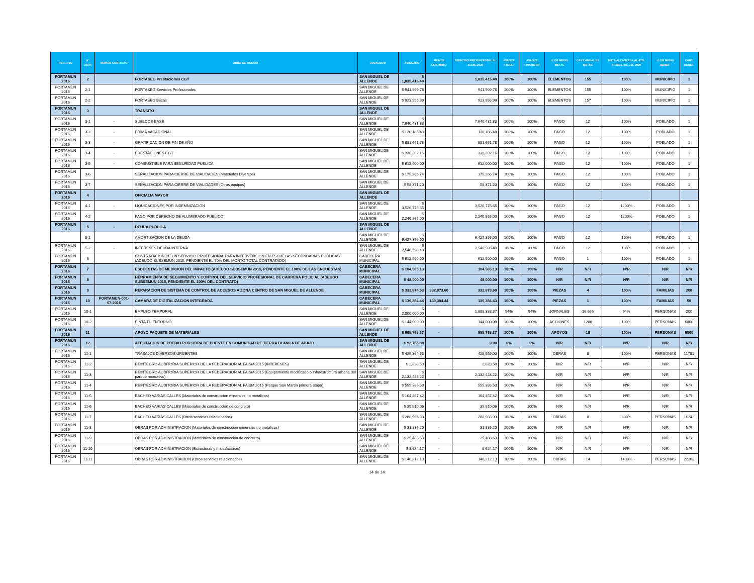| RECURSO | N° OBRA | NUM DE CONTRATO | OBRA Y/O ACCION | LOCALIDAD | ASIGNADO | MONTO CONTRATO | EJERCIDO PRESUPUESTAL AL 31.DIC.2020 | AVANCE FISICO | AVANCE FINANCIER | U. DE MEDIO METAS | CANT. ANUAL DE METAS | META ALCANZADA AL 4TO. TRIMESTRE DEL 2020 | U. DE MEDIO BENEF. | CANT. BENEF. |
| --- | --- | --- | --- | --- | --- | --- | --- | --- | --- | --- | --- | --- | --- | --- |
| FORTAMUN 2016 | 2 | | FORTASEG Prestaciones CGT | SAN MIGUEL DE ALLENDE | $ 1,835,415.40 | | 1,835,415.40 | 100% | 100% | ELEMENTOS | 155 | 100% | MUNICIPIO | 1 |
| FORTAMUN 2016 | 2-1 | | FORTASEG Servicios Profesionales | SAN MIGUEL DE ALLENDE | $ 941,999.76 | | 941,999.76 | 100% | 100% | ELEMENTOS | 155 | 100% | MUNICIPIO | 1 |
| FORTAMUN 2016 | 2-2 | | FORTASEG Becas | SAN MIGUEL DE ALLENDE | $ 923,955.99 | | 923,955.99 | 100% | 100% | ELEMENTOS | 157 | 100% | MUNICIPIO | 1 |
| FORTAMUN 2016 | 3 | | TRANSITO | SAN MIGUEL DE ALLENDE | | | | | | | | | | |
| FORTAMUN 2016 | 3-1 | - | SUELDOS BASE | SAN MIGUEL DE ALLENDE | $ 7,640,431.83 | | 7,640,431.83 | 100% | 100% | PAGO | 12 | 100% | POBLADO | 1 |
| FORTAMUN 2016 | 3-2 | - | PRIMA VACACIONAL | SAN MIGUEL DE ALLENDE | $ 130,186.48 | | 130,186.48 | 100% | 100% | PAGO | 12 | 100% | POBLADO | 1 |
| FORTAMUN 2016 | 3-3 | - | GRATIFICACION DE FIN DE AÑO | SAN MIGUEL DE ALLENDE | $ 881,661.78 | | 881,661.78 | 100% | 100% | PAGO | 12 | 100% | POBLADO | 1 |
| FORTAMUN 2016 | 3-4 | - | PRESTACIONES CGT | SAN MIGUEL DE ALLENDE | $ 338,202.16 | | 338,202.16 | 100% | 100% | PAGO | 12 | 100% | POBLADO | 1 |
| FORTAMUN 2016 | 3-5 | - | COMBUSTIBLE PARA SEGURIDAD PUBLICA | SAN MIGUEL DE ALLENDE | $ 612,000.00 | | 612,000.00 | 100% | 100% | PAGO | 12 | 100% | POBLADO | 1 |
| FORTAMUN 2016 | 3-6 | | SEÑALIZACION PARA CIERRE DE VIALIDADES (Materiales Diversos) | SAN MIGUEL DE ALLENDE | $ 175,266.74 | | 175,266.74 | 100% | 100% | PAGO | 12 | 100% | POBLADO | 1 |
| FORTAMUN 2016 | 3-7 | | SEÑALIZACION PARA CIERRE DE VIALIDADES (Otros equipos) | SAN MIGUEL DE ALLENDE | $ 58,371.20 | | 58,371.20 | 100% | 100% | PAGO | 12 | 100% | POBLADO | 1 |
| FORTAMUN 2016 | 4 | | OFICIALIA MAYOR | SAN MIGUEL DE ALLENDE | | | | | | | | | | |
| FORTAMUN 2016 | 4-1 | - | LIQUIDACIONES POR INDEMNIZACION | SAN MIGUEL DE ALLENDE | $ 3,526,776.65 | | 3,526,776.65 | 100% | 100% | PAGO | 12 | 1200% | POBLADO | 1 |
| FORTAMUN 2016 | 4-2 | | PAGO POR DERECHO DE ALUMBRADO PUBLICO | SAN MIGUEL DE ALLENDE | $ 2,240,865.00 | | 2,240,865.00 | 100% | 100% | PAGO | 12 | 1200% | POBLADO | 1 |
| FORTAMUN 2016 | 5 | - | DEUDA PUBLICA | SAN MIGUEL DE ALLENDE | | | | | | | | | | |
| | 5-1 | | AMORTIZACION DE LA DEUDA | SAN MIGUEL DE ALLENDE | $ 6,427,356.00 | | 6,427,356.00 | 100% | 100% | PAGO | 12 | 100% | POBLADO | 1 |
| FORTAMUN 2016 | 5-2 | - | INTERESES DEUDA INTERNA | SAN MIGUEL DE ALLENDE | $ 2,546,598.40 | | 2,546,598.40 | 100% | 100% | PAGO | 12 | 100% | POBLADO | 1 |
| FORTAMUN 2016 | 6 | | CONTRATACION DE UN SERVICIO PROFESIONAL PARA INTERVENCION EN ESCUELAS SECUNDARIAS PUBLICAS (ADEUDO SUBSEMUN 2015, PENDIENTE EL 70% DEL MONTO TOTAL CONTRATADO) | CABECERA MUNICIPAL | $ 612,500.00 | | 612,500.00 | 100% | 100% | PAGO | 1 | 100% | POBLADO | 1 |
| FORTAMUN 2016 | 7 | | ESCUESTAS DE MEDICION DEL IMPACTO (ADEUDO SUBSEMUN 2015, PENDIENTE EL 100% DE LAS ENCUESTAS) | CABECERA MUNICIPAL | $ 104,565.13 | | 104,565.13 | 100% | 100% | N/R | N/R | N/R | N/R | N/R |
| FORTAMUN 2016 | 8 | | HERRAMIENTA DE SEGUIMIENTO Y CONTROL DEL SERVICIO PROFESIONAL DE CARRERA POLICIAL (ADEUDO SUBSEMUN 2015, PENDIENTE EL 100% DEL CONTRATO) | CABECERA MUNICIPAL | $ 48,000.00 | | 48,000.00 | 100% | 100% | N/R | N/R | N/R | N/R | N/R |
| FORTAMUN 2016 | 9 | | REPARACION DE SISTEMA DE CONTROL DE ACCESOS A ZONA CENTRO DE SAN MIGUEL DE ALLENDE | CABECERA MUNICIPAL | $ 332,874.53 | 332,873.60 | 332,873.60 | 100% | 100% | PIEZAS | 4 | 100% | FAMILIAS | 200 |
| FORTAMUN 2016 | 10 | FORTAMUN-001-07-2016 | CAMARA DE DIGITALIZACION INTEGRADA | CABECERA MUNICIPAL | $ 139,384.44 | 139,384.44 | 139,384.43 | 100% | 100% | PIEZAS | 1 | 100% | FAMILIAS | 50 |
| FORTAMUN 2016 | 10-1 | | EMPLEO TEMPORAL | SAN MIGUEL DE ALLENDE | $ 2,000,000.00 | - | 1,888,388.37 | 94% | 94% | JORNALES | 16,666 | 94% | PERSONAS | 200 |
| FORTAMUN 2016 | 10-2 | | PINTA TU ENTORNO | SAN MIGUEL DE ALLENDE | $ 144,000.00 | - | 144,000.00 | 100% | 100% | ACCIONES | 1200 | 100% | PERSONAS | 6000 |
| FORTAMUN 2016 | 11 | | APOYO PAQUETE DE MATERIALES | SAN MIGUEL DE ALLENDE | $ 995,765.37 | - | 995,765.37 | 100% | 100% | APOYOS | 18 | 100% | PERSONAS | 6000 |
| FORTAMUN 2016 | 12 | | AFECTACION DE PREDIO POR OBRA DE PUENTE EN COMUNIDAD DE TIERRA BLANCA DE ABAJO | SAN MIGUEL DE ALLENDE | $ 92,755.88 | | 0.00 | 0% | 0% | N/R | N/R | N/R | N/R | N/R |
| FORTAMUN 2016 | 11-1 | | TRABAJOS DIVERSOS URGENTES | SAN MIGUEL DE ALLENDE | $ 429,364.65 | - | 428,959.00 | 100% | 100% | OBRAS | 8 | 100% | PERSONAS | 11781 |
| FORTAMUN 2016 | 11-2 | | REINTEGRO AUDITORIA SUPERIOR DE LA FEDERACION AL FAISM 2015 (INTERESES) | SAN MIGUEL DE ALLENDE | $ 2,828.50 | - | 2,828.50 | 100% | 100% | N/R | N/R | N/R | N/R | N/R |
| FORTAMUN 2016 | 11-3 | | REINTEGRO AUDITORIA SUPERIOR DE LA FEDERACION AL FAISM 2015 (Equipamiento modificado o Infraestructura urbana del parque recreativo) | SAN MIGUEL DE ALLENDE | $ 2,132,428.22 | - | 2,132,428.22 | 100% | 100% | N/R | N/R | N/R | N/R | N/R |
| FORTAMUN 2016 | 11-4 | | REINTEGRO AUDITORIA SUPERIOR DE LA FEDERACION AL FAISM 2015 (Parque San Martín primera etapa) | SAN MIGUEL DE ALLENDE | $ 555,386.53 | - | 555,386.53 | 100% | 100% | N/R | N/R | N/R | N/R | N/R |
| FORTAMUN 2016 | 11-5 | | BACHEO VARIAS CALLES (Materiales de construcción minerales no metálicos) | SAN MIGUEL DE ALLENDE | $ 104,457.42 | - | 104,457.42 | 100% | 100% | N/R | N/R | N/R | N/R | N/R |
| FORTAMUN 2016 | 11-6 | | BACHEO VARIAS CALLES (Materiales de construcción de concreto) | SAN MIGUEL DE ALLENDE | $ 35,910.06 | - | 35,910.06 | 100% | 100% | N/R | N/R | N/R | N/R | N/R |
| FORTAMUN 2016 | 11-7 | | BACHEO VARIAS CALLES (Otros servicios relacionados) | SAN MIGUEL DE ALLENDE | $ 288,966.93 | - | 288,966.93 | 100% | 100% | OBRAS | 8 | 800% | PERSONAS | 16242 |
| FORTAMUN 2016 | 11-8 | | OBRAS POR ADMINISTRACION (Materiales de construcción minerales no metálicos) | SAN MIGUEL DE ALLENDE | $ 31,836.20 | - | 31,836.20 | 100% | 100% | N/R | N/R | N/R | N/R | N/R |
| FORTAMUN 2016 | 11-9 | | OBRAS POR ADMINISTRACION (Materiales de construcción de concreto) | SAN MIGUEL DE ALLENDE | $ 25,488.63 | - | 25,488.63 | 100% | 100% | N/R | N/R | N/R | N/R | N/R |
| FORTAMUN 2016 | 11-10 | | OBRAS POR ADMINISTRACION (Estructuras y manufacturas) | SAN MIGUEL DE ALLENDE | $ 8,624.17 | - | 8,624.17 | 100% | 100% | N/R | N/R | N/R | N/R | N/R |
| FORTAMUN 2016 | 11-11 | | OBRAS POR ADMINISTRACION (Otros servicios relacionados) | SAN MIGUEL DE ALLENDE | $ 140,212.13 | - | 140,212.13 | 100% | 100% | OBRAS | 14 | 1400% | PERSONAS | 22363 |
14 de 14